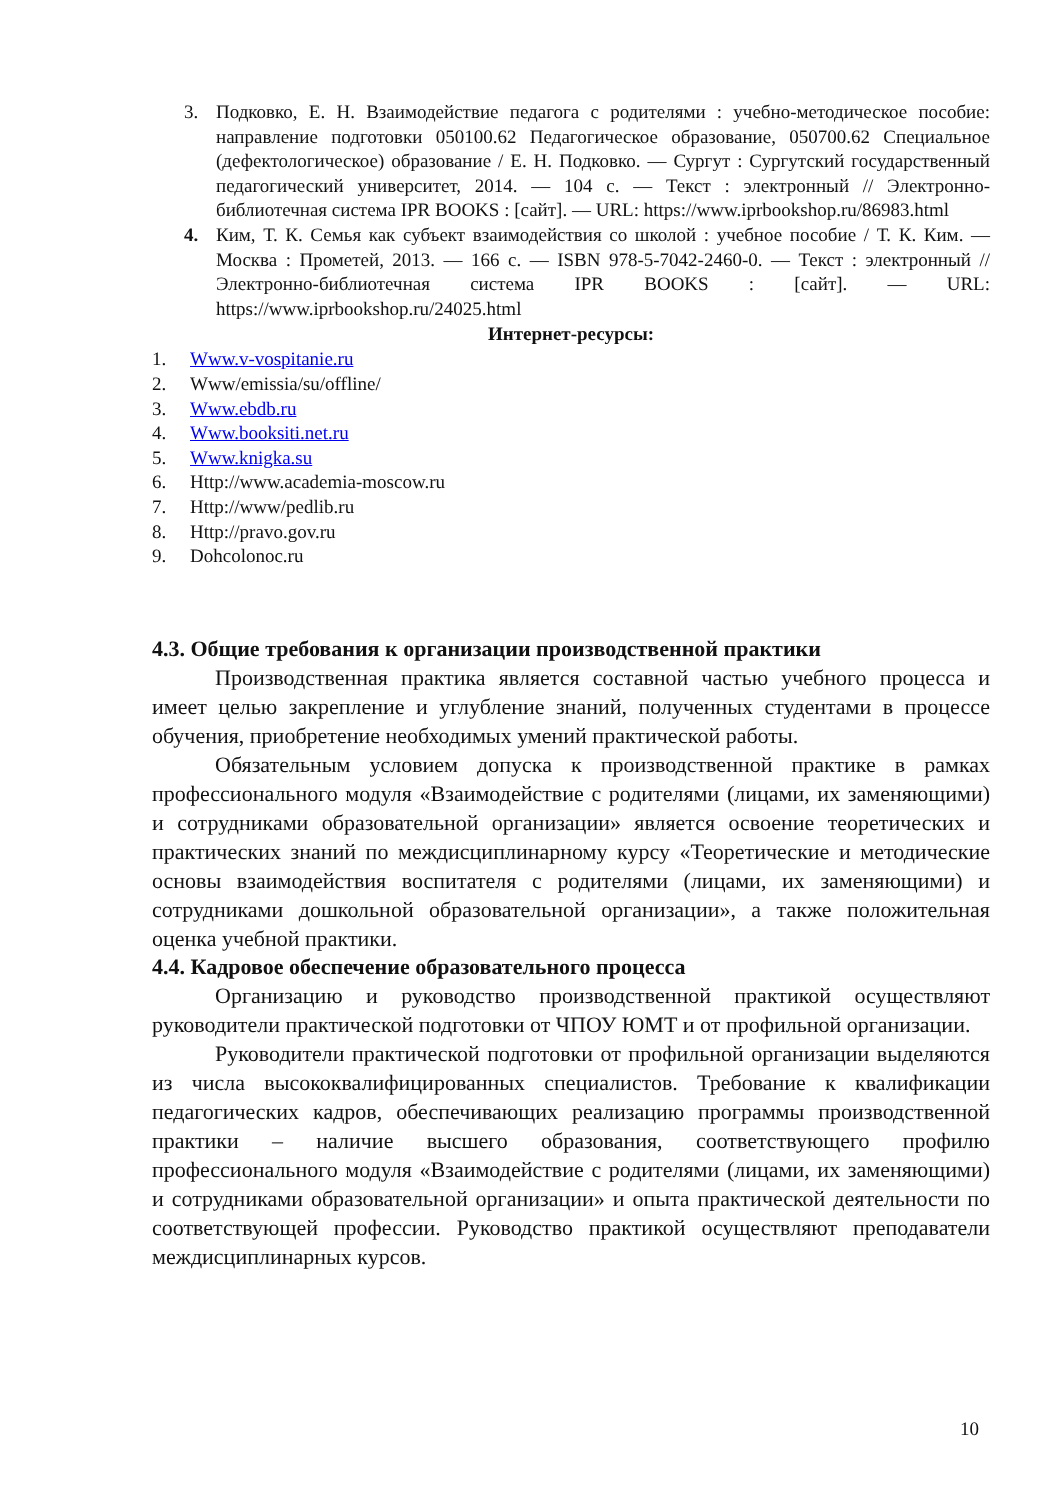3. Подковко, Е. Н. Взаимодействие педагога с родителями : учебно-методическое пособие: направление подготовки 050100.62 Педагогическое образование, 050700.62 Специальное (дефектологическое) образование / Е. Н. Подковко. — Сургут : Сургутский государственный педагогический университет, 2014. — 104 с. — Текст : электронный // Электронно-библиотечная система IPR BOOKS : [сайт]. — URL: https://www.iprbookshop.ru/86983.html
4. Ким, Т. К. Семья как субъект взаимодействия со школой : учебное пособие / Т. К. Ким. — Москва : Прометей, 2013. — 166 с. — ISBN 978-5-7042-2460-0. — Текст : электронный // Электронно-библиотечная система IPR BOOKS : [сайт]. — URL: https://www.iprbookshop.ru/24025.html
Интернет-ресурсы:
1. Www.v-vospitanie.ru
2. Www/emissia/su/offline/
3. Www.ebdb.ru
4. Www.booksiti.net.ru
5. Www.knigka.su
6. Http://www.academia-moscow.ru
7. Http://www/pedlib.ru
8. Http://pravo.gov.ru
9. Dohcolonoc.ru
4.3. Общие требования к организации производственной практики
Производственная практика является составной частью учебного процесса и имеет целью закрепление и углубление знаний, полученных студентами в процессе обучения, приобретение необходимых умений практической работы.
Обязательным условием допуска к производственной практике в рамках профессионального модуля «Взаимодействие с родителями (лицами, их заменяющими) и сотрудниками образовательной организации» является освоение теоретических и практических знаний по междисциплинарному курсу «Теоретические и методические основы взаимодействия воспитателя с родителями (лицами, их заменяющими) и сотрудниками дошкольной образовательной организации», а также положительная оценка учебной практики.
4.4. Кадровое обеспечение образовательного процесса
Организацию и руководство производственной практикой осуществляют руководители практической подготовки от ЧПОУ ЮМТ и от профильной организации.
Руководители практической подготовки от профильной организации выделяются из числа высококвалифицированных специалистов. Требование к квалификации педагогических кадров, обеспечивающих реализацию программы производственной практики – наличие высшего образования, соответствующего профилю профессионального модуля «Взаимодействие с родителями (лицами, их заменяющими) и сотрудниками образовательной организации» и опыта практической деятельности по соответствующей профессии. Руководство практикой осуществляют преподаватели междисциплинарных курсов.
10